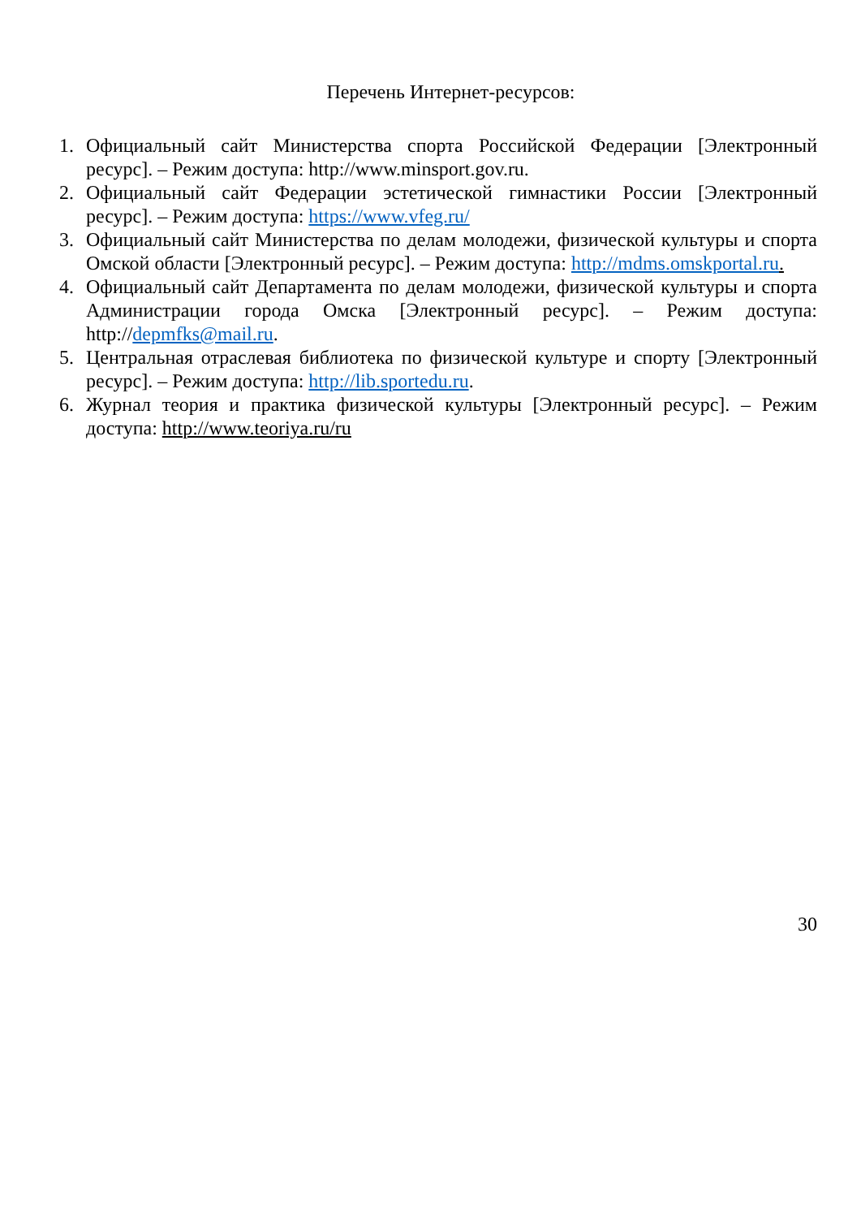Перечень Интернет-ресурсов:
1. Официальный сайт Министерства спорта Российской Федерации [Электронный ресурс]. – Режим доступа: http://www.minsport.gov.ru.
2. Официальный сайт Федерации эстетической гимнастики России [Электронный ресурс]. – Режим доступа: https://www.vfeg.ru/
3. Официальный сайт Министерства по делам молодежи, физической культуры и спорта Омской области [Электронный ресурс]. – Режим доступа: http://mdms.omskportal.ru.
4. Официальный сайт Департамента по делам молодежи, физической культуры и спорта Администрации города Омска [Электронный ресурс]. – Режим доступа: http://depmfks@mail.ru.
5. Центральная отраслевая библиотека по физической культуре и спорту [Электронный ресурс]. – Режим доступа: http://lib.sportedu.ru.
6. Журнал теория и практика физической культуры [Электронный ресурс]. – Режим доступа: http://www.teoriya.ru/ru
30